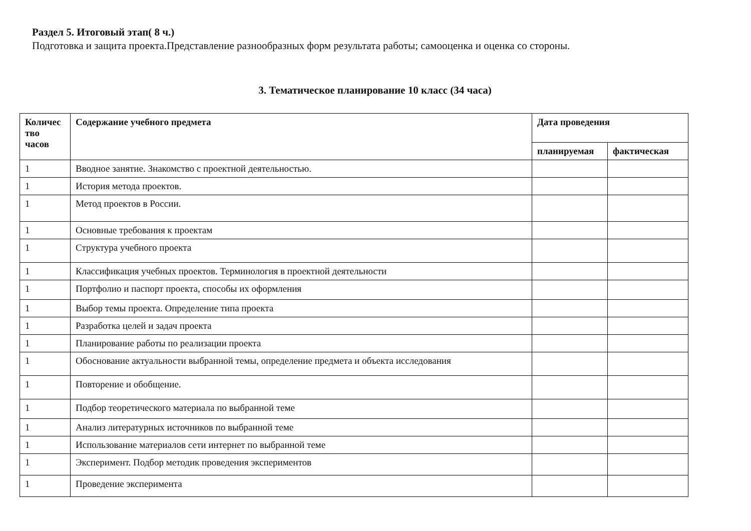Раздел 5. Итоговый этап( 8 ч.)
Подготовка и защита проекта.Представление разнообразных форм результата работы; самооценка и оценка со стороны.
3. Тематическое планирование 10 класс (34 часа)
| Количес тво часов | Содержание учебного предмета | Дата проведения | |
| --- | --- | --- | --- |
| | | планируемая | фактическая |
| 1 | Вводное занятие. Знакомство с проектной деятельностью. | | |
| 1 | История метода проектов. | | |
| 1 | Метод проектов в России. | | |
| 1 | Основные требования к проектам | | |
| 1 | Структура учебного проекта | | |
| 1 | Классификация учебных проектов. Терминология в проектной деятельности | | |
| 1 | Портфолио и паспорт проекта, способы их оформления | | |
| 1 | Выбор темы проекта. Определение типа проекта | | |
| 1 | Разработка целей и задач проекта | | |
| 1 | Планирование работы по реализации проекта | | |
| 1 | Обоснование актуальности выбранной темы, определение предмета и объекта исследования | | |
| 1 | Повторение и обобщение. | | |
| 1 | Подбор теоретического материала по выбранной теме | | |
| 1 | Анализ литературных источников по выбранной теме | | |
| 1 | Использование материалов сети интернет по выбранной теме | | |
| 1 | Эксперимент. Подбор методик проведения экспериментов | | |
| 1 | Проведение эксперимента | | |